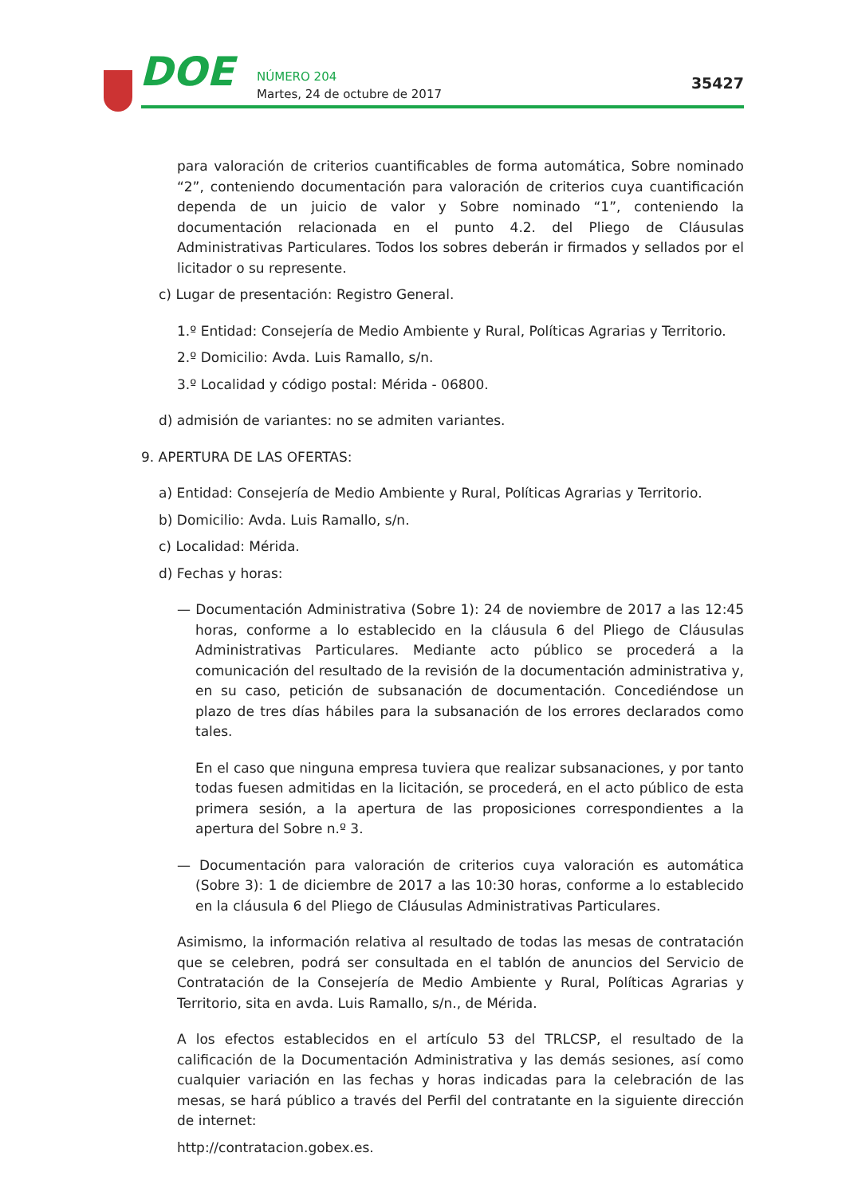DOE NÚMERO 204
Martes, 24 de octubre de 2017
35427
para valoración de criterios cuantificables de forma automática, Sobre nominado “2”, conteniendo documentación para valoración de criterios cuya cuantificación dependa de un juicio de valor y Sobre nominado “1”, conteniendo la documentación relacionada en el punto 4.2. del Pliego de Cláusulas Administrativas Particulares. Todos los sobres deberán ir firmados y sellados por el licitador o su represente.
c) Lugar de presentación: Registro General.
1.º Entidad: Consejería de Medio Ambiente y Rural, Políticas Agrarias y Territorio.
2.º Domicilio: Avda. Luis Ramallo, s/n.
3.º Localidad y código postal: Mérida - 06800.
d) admisión de variantes: no se admiten variantes.
9. APERTURA DE LAS OFERTAS:
a) Entidad: Consejería de Medio Ambiente y Rural, Políticas Agrarias y Territorio.
b) Domicilio: Avda. Luis Ramallo, s/n.
c) Localidad: Mérida.
d) Fechas y horas:
— Documentación Administrativa (Sobre 1): 24 de noviembre de 2017 a las 12:45 horas, conforme a lo establecido en la cláusula 6 del Pliego de Cláusulas Administrativas Particulares. Mediante acto público se procederá a la comunicación del resultado de la revisión de la documentación administrativa y, en su caso, petición de subsanación de documentación. Concediéndose un plazo de tres días hábiles para la subsanación de los errores declarados como tales.
En el caso que ninguna empresa tuviera que realizar subsanaciones, y por tanto todas fuesen admitidas en la licitación, se procederá, en el acto público de esta primera sesión, a la apertura de las proposiciones correspondientes a la apertura del Sobre n.º 3.
— Documentación para valoración de criterios cuya valoración es automática (Sobre 3): 1 de diciembre de 2017 a las 10:30 horas, conforme a lo establecido en la cláusula 6 del Pliego de Cláusulas Administrativas Particulares.
Asimismo, la información relativa al resultado de todas las mesas de contratación que se celebren, podrá ser consultada en el tablón de anuncios del Servicio de Contratación de la Consejería de Medio Ambiente y Rural, Políticas Agrarias y Territorio, sita en avda. Luis Ramallo, s/n., de Mérida.
A los efectos establecidos en el artículo 53 del TRLCSP, el resultado de la calificación de la Documentación Administrativa y las demás sesiones, así como cualquier variación en las fechas y horas indicadas para la celebración de las mesas, se hará público a través del Perfil del contratante en la siguiente dirección de internet:
http://contratacion.gobex.es.